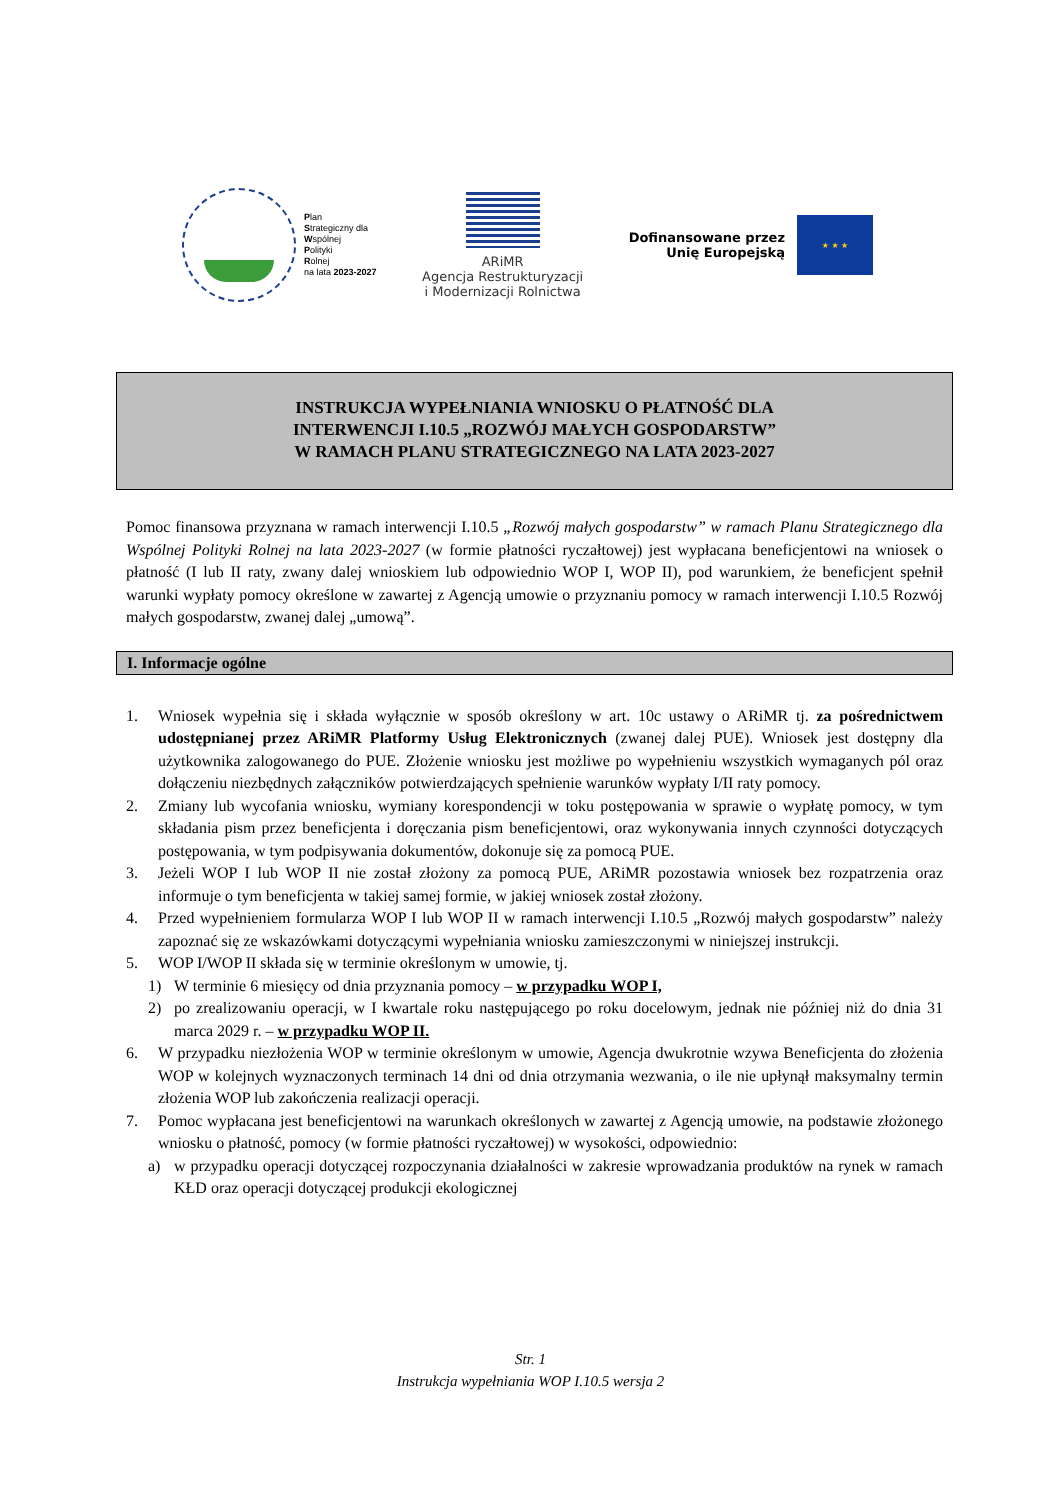Plan
Strategiczny dla
Wspólnej
Polityki
Rolnej
na lata 2023-2027
ARiMR
Agencja Restrukturyzacji
i Modernizacji Rolnictwa
Dofinansowane przez
Unię Europejską
★ ★ ★
INSTRUKCJA WYPEŁNIANIA WNIOSKU O PŁATNOŚĆ DLA
INTERWENCJI I.10.5 „ROZWÓJ MAŁYCH GOSPODARSTW”
W RAMACH PLANU STRATEGICZNEGO NA LATA 2023-2027
Pomoc finansowa przyznana w ramach interwencji I.10.5 „Rozwój małych gospodarstw” w ramach Planu Strategicznego dla Wspólnej Polityki Rolnej na lata 2023-2027 (w formie płatności ryczałtowej) jest wypłacana beneficjentowi na wniosek o płatność (I lub II raty, zwany dalej wnioskiem lub odpowiednio WOP I, WOP II), pod warunkiem, że beneficjent spełnił warunki wypłaty pomocy określone w zawartej z Agencją umowie o przyznaniu pomocy w ramach interwencji I.10.5 Rozwój małych gospodarstw, zwanej dalej „umową”.
I. Informacje ogólne
1. Wniosek wypełnia się i składa wyłącznie w sposób określony w art. 10c ustawy o ARiMR tj. za pośrednictwem udostępnianej przez ARiMR Platformy Usług Elektronicznych (zwanej dalej PUE). Wniosek jest dostępny dla użytkownika zalogowanego do PUE. Złożenie wniosku jest możliwe po wypełnieniu wszystkich wymaganych pól oraz dołączeniu niezbędnych załączników potwierdzających spełnienie warunków wypłaty I/II raty pomocy.
2. Zmiany lub wycofania wniosku, wymiany korespondencji w toku postępowania w sprawie o wypłatę pomocy, w tym składania pism przez beneficjenta i doręczania pism beneficjentowi, oraz wykonywania innych czynności dotyczących postępowania, w tym podpisywania dokumentów, dokonuje się za pomocą PUE.
3. Jeżeli WOP I lub WOP II nie został złożony za pomocą PUE, ARiMR pozostawia wniosek bez rozpatrzenia oraz informuje o tym beneficjenta w takiej samej formie, w jakiej wniosek został złożony.
4. Przed wypełnieniem formularza WOP I lub WOP II w ramach interwencji I.10.5 „Rozwój małych gospodarstw” należy zapoznać się ze wskazówkami dotyczącymi wypełniania wniosku zamieszczonymi w niniejszej instrukcji.
5. WOP I/WOP II składa się w terminie określonym w umowie, tj.
1) W terminie 6 miesięcy od dnia przyznania pomocy – w przypadku WOP I,
2) po zrealizowaniu operacji, w I kwartale roku następującego po roku docelowym, jednak nie później niż do dnia 31 marca 2029 r. – w przypadku WOP II.
6. W przypadku niezłożenia WOP w terminie określonym w umowie, Agencja dwukrotnie wzywa Beneficjenta do złożenia WOP w kolejnych wyznaczonych terminach 14 dni od dnia otrzymania wezwania, o ile nie upłynął maksymalny termin złożenia WOP lub zakończenia realizacji operacji.
7. Pomoc wypłacana jest beneficjentowi na warunkach określonych w zawartej z Agencją umowie, na podstawie złożonego wniosku o płatność, pomocy (w formie płatności ryczałtowej) w wysokości, odpowiednio:
a) w przypadku operacji dotyczącej rozpoczynania działalności w zakresie wprowadzania produktów na rynek w ramach KŁD oraz operacji dotyczącej produkcji ekologicznej
Str. 1
Instrukcja wypełniania WOP I.10.5 wersja 2